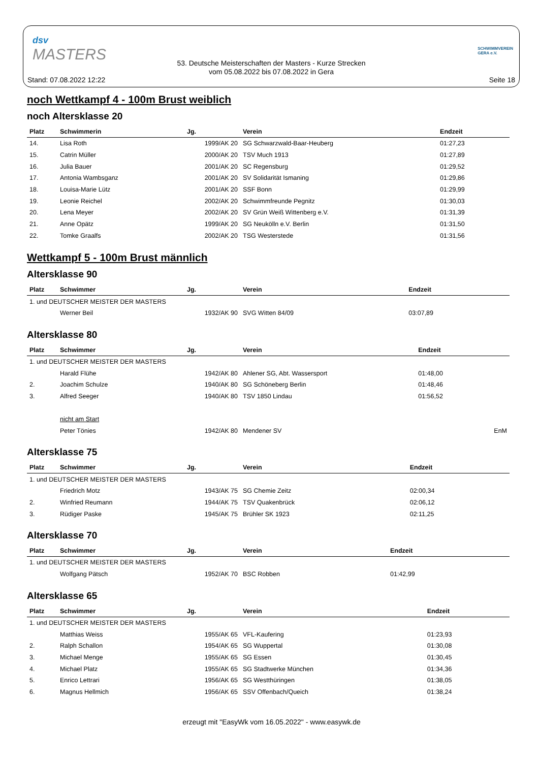dsv
MASTERS
SCHWIMMVEREIN
GERA e.V.
53. Deutsche Meisterschaften der Masters - Kurze Strecken
vom 05.08.2022 bis 07.08.2022 in Gera
Stand: 07.08.2022 12:22 Seite 18
noch Wettkampf 4 - 100m Brust weiblich
noch Altersklasse 20
| Platz | Schwimmerin | Jg. | Verein | Endzeit | |
| --- | --- | --- | --- | --- | --- |
| 14. | Lisa Roth | 1999/AK 20 | SG Schwarzwald-Baar-Heuberg | 01:27,23 | |
| 15. | Catrin Müller | 2000/AK 20 | TSV Much 1913 | 01:27,89 | |
| 16. | Julia Bauer | 2001/AK 20 | SC Regensburg | 01:29,52 | |
| 17. | Antonia Wambsganz | 2001/AK 20 | SV Solidarität Ismaning | 01:29,86 | |
| 18. | Louisa-Marie Lütz | 2001/AK 20 | SSF Bonn | 01:29,99 | |
| 19. | Leonie Reichel | 2002/AK 20 | Schwimmfreunde Pegnitz | 01:30,03 | |
| 20. | Lena Meyer | 2002/AK 20 | SV Grün Weiß Wittenberg e.V. | 01:31,39 | |
| 21. | Anne Opätz | 1999/AK 20 | SG Neukölln e.V. Berlin | 01:31,50 | |
| 22. | Tomke Graalfs | 2002/AK 20 | TSG Westerstede | 01:31,56 | |
Wettkampf 5 - 100m Brust männlich
Altersklasse 90
| Platz | Schwimmer | Jg. | Verein | Endzeit | |
| --- | --- | --- | --- | --- | --- |
| 1. und DEUTSCHER MEISTER DER MASTERS | | | | | |
| | Werner Beil | 1932/AK 90 | SVG Witten 84/09 | 03:07,89 | |
Altersklasse 80
| Platz | Schwimmer | Jg. | Verein | Endzeit | |
| --- | --- | --- | --- | --- | --- |
| 1. und DEUTSCHER MEISTER DER MASTERS | | | | | |
| | Harald Flühe | 1942/AK 80 | Ahlener SG, Abt. Wassersport | 01:48,00 | |
| 2. | Joachim Schulze | 1940/AK 80 | SG Schöneberg Berlin | 01:48,46 | |
| 3. | Alfred Seeger | 1940/AK 80 | TSV 1850 Lindau | 01:56,52 | |
| | nicht am Start | | | | |
| | Peter Tönies | 1942/AK 80 | Mendener SV | | EnM |
Altersklasse 75
| Platz | Schwimmer | Jg. | Verein | Endzeit | |
| --- | --- | --- | --- | --- | --- |
| 1. und DEUTSCHER MEISTER DER MASTERS | | | | | |
| | Friedrich Motz | 1943/AK 75 | SG Chemie Zeitz | 02:00,34 | |
| 2. | Winfried Reumann | 1944/AK 75 | TSV Quakenbrück | 02:06,12 | |
| 3. | Rüdiger Paske | 1945/AK 75 | Brühler SK 1923 | 02:11,25 | |
Altersklasse 70
| Platz | Schwimmer | Jg. | Verein | Endzeit | |
| --- | --- | --- | --- | --- | --- |
| 1. und DEUTSCHER MEISTER DER MASTERS | | | | | |
| | Wolfgang Pätsch | 1952/AK 70 | BSC Robben | 01:42,99 | |
Altersklasse 65
| Platz | Schwimmer | Jg. | Verein | Endzeit | |
| --- | --- | --- | --- | --- | --- |
| 1. und DEUTSCHER MEISTER DER MASTERS | | | | | |
| | Matthias Weiss | 1955/AK 65 | VFL-Kaufering | 01:23,93 | |
| 2. | Ralph Schallon | 1954/AK 65 | SG Wuppertal | 01:30,08 | |
| 3. | Michael Menge | 1955/AK 65 | SG Essen | 01:30,45 | |
| 4. | Michael Platz | 1955/AK 65 | SG Stadtwerke München | 01:34,36 | |
| 5. | Enrico Lettrari | 1956/AK 65 | SG Westthüringen | 01:38,05 | |
| 6. | Magnus Hellmich | 1956/AK 65 | SSV Offenbach/Queich | 01:38,24 | |
erzeugt mit "EasyWk vom 16.05.2022" - www.easywk.de